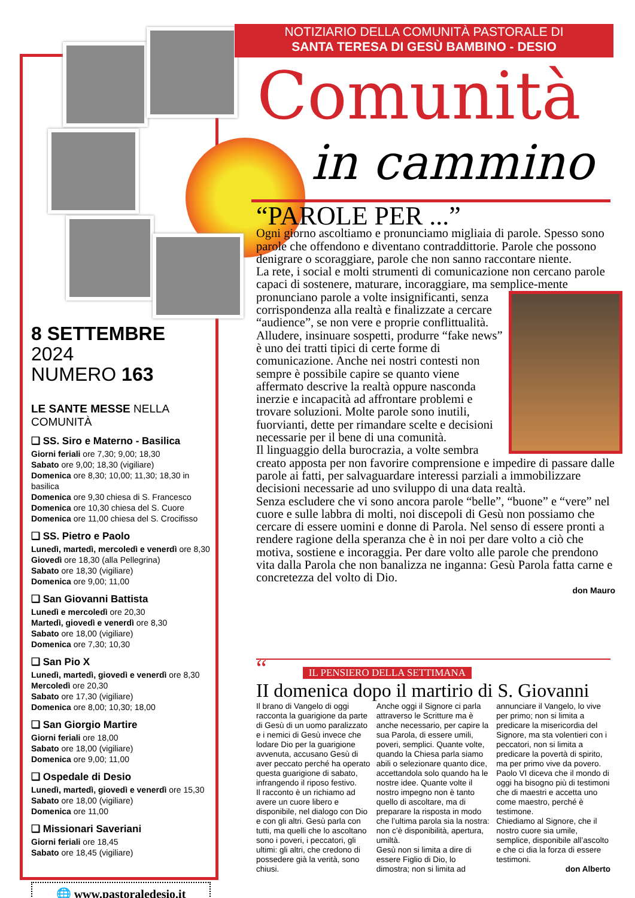NOTIZIARIO DELLA COMUNITÀ PASTORALE DI
SANTA TERESA DI GESÙ BAMBINO - DESIO
Comunità
in cammino
8 SETTEMBRE 2024
NUMERO 163
LE SANTE MESSE NELLA COMUNITÀ
❑ SS. Siro e Materno - Basilica
Giorni feriali ore 7,30; 9,00; 18,30
Sabato ore 9,00; 18,30 (vigiliare)
Domenica ore 8,30; 10,00; 11,30; 18,30 in basilica
Domenica ore 9,30 chiesa di S. Francesco
Domenica ore 10,30 chiesa del S. Cuore
Domenica ore 11,00 chiesa del S. Crocifisso
❑ SS. Pietro e Paolo
Lunedì, martedì, mercoledì e venerdì ore 8,30
Giovedì ore 18,30 (alla Pellegrina)
Sabato ore 18,30 (vigiliare)
Domenica ore 9,00; 11,00
❑ San Giovanni Battista
Lunedì e mercoledì ore 20,30
Martedì, giovedì e venerdì ore 8,30
Sabato ore 18,00 (vigiliare)
Domenica ore 7,30; 10,30
❑ San Pio X
Lunedì, martedì, giovedì e venerdì ore 8,30
Mercoledì ore 20,30
Sabato ore 17,30 (vigiliare)
Domenica ore 8,00; 10,30; 18,00
❑ San Giorgio Martire
Giorni feriali ore 18,00
Sabato ore 18,00 (vigiliare)
Domenica ore 9,00; 11,00
❑ Ospedale di Desio
Lunedì, martedì, giovedì e venerdì ore 15,30
Sabato ore 18,00 (vigiliare)
Domenica ore 11,00
❑ Missionari Saveriani
Giorni feriali ore 18,45
Sabato ore 18,45 (vigiliare)
🌐 www.pastoraledesio.it
“PAROLE PER ...”
Ogni giorno ascoltiamo e pronunciamo migliaia di parole. Spesso sono parole che offendono e diventano contraddittorie. Parole che possono denigrare o scoraggiare, parole che non sanno raccontare niente.
La rete, i social e molti strumenti di comunicazione non cercano parole capaci di sostenere, maturare, incoraggiare, ma semplice-
mente pronunciano parole a volte insignificanti, senza corrispondenza alla realtà e finalizzate a cercare “audience”, se non vere e proprie conflittualità. Alludere, insinuare sospetti, produrre “fake news” è uno dei tratti tipici di certe forme di comunicazione. Anche nei nostri contesti non sempre è possibile capire se quanto viene affermato descrive la realtà oppure nasconda inerzie e incapacità ad affrontare problemi e trovare soluzioni. Molte parole sono inutili, fuorvianti, dette per rimandare scelte e decisioni necessarie per il bene di una comunità.
Il linguaggio della burocrazia, a volte sembra creato apposta per non favorire comprensione e impedire di passare dalle parole ai fatti, per salvaguardare interessi parziali a immobilizzare decisioni necessarie ad uno sviluppo di una data realtà.
Senza escludere che vi sono ancora parole “belle”, “buone” e “vere” nel cuore e sulle labbra di molti, noi discepoli di Gesù non possiamo che cercare di essere uomini e donne di Parola. Nel senso di essere pronti a rendere ragione della speranza che è in noi per dare volto a ciò che motiva, sostiene e incoraggia. Per dare volto alle parole che prendono vita dalla Parola che non banalizza ne inganna: Gesù Parola fatta carne e concretezza del volto di Dio.
don Mauro
“IL PENSIERO DELLA SETTIMANA
II domenica dopo il martirio di S. Giovanni
Il brano di Vangelo di oggi racconta la guarigione da parte di Gesù di un uomo paralizzato e i nemici di Gesù invece che lodare Dio per la guarigione avvenuta, accusano Gesù di aver peccato perché ha operato questa guarigione di sabato, infrangendo il riposo festivo.
Il racconto è un richiamo ad avere un cuore libero e disponibile, nel dialogo con Dio e con gli altri. Gesù parla con tutti, ma quelli che lo ascoltano sono i poveri, i peccatori, gli ultimi: gli altri, che credono di possedere già la verità, sono chiusi.
Anche oggi il Signore ci parla attraverso le Scritture ma è anche necessario, per capire la sua Parola, di essere umili, poveri, semplici. Quante volte, quando la Chiesa parla siamo abili o selezionare quanto dice, accettandola solo quando ha le nostre idee. Quante volte il nostro impegno non è tanto quello di ascoltare, ma di preparare la risposta in modo che l’ultima parola sia la nostra: non c’è disponibilità, apertura, umiltà.
Gesù non si limita a dire di essere Figlio di Dio, lo dimostra; non si limita ad annunciare il Vangelo, lo vive per primo; non si limita a predicare la misericordia del Signore, ma sta volentieri con i peccatori, non si limita a predicare la povertà di spirito, ma per primo vive da povero.
Paolo VI diceva che il mondo di oggi ha bisogno più di testimoni che di maestri e accetta uno come maestro, perché è testimone.
Chiediamo al Signore, che il nostro cuore sia umile, semplice, disponibile all’ascolto e che ci dia la forza di essere testimoni.
don Alberto